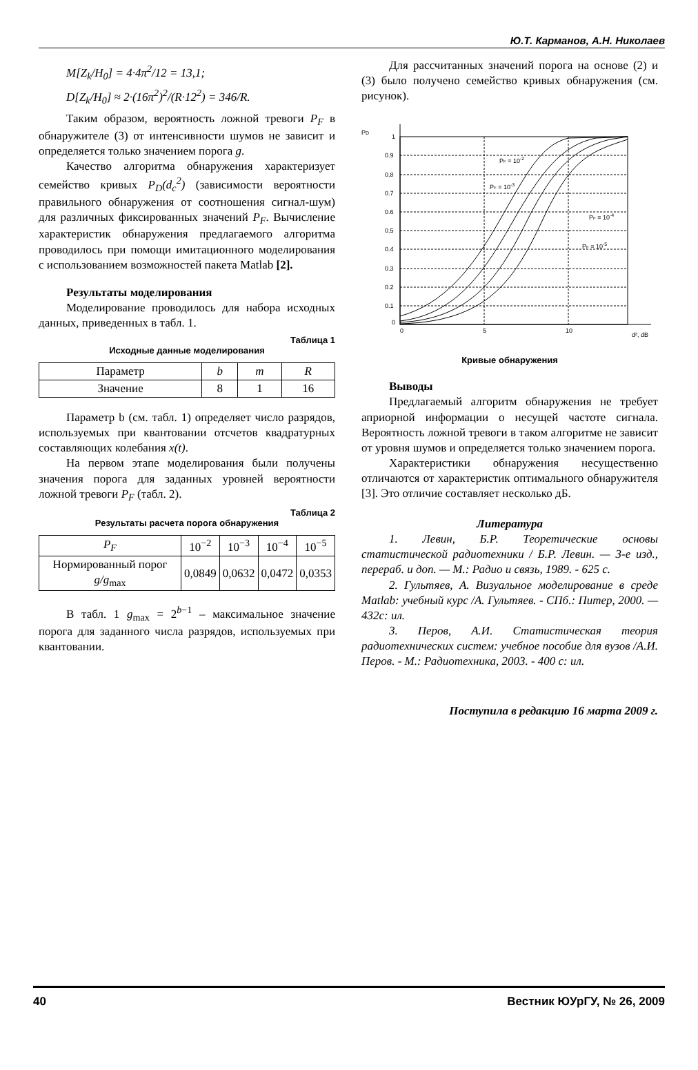Ю.Т. Карманов, А.Н. Николаев
M[Z<sub>k</sub>/H<sub>0</sub>] = 4·4π<sup>2</sup>/12 = 13,1;
D[Z<sub>k</sub>/H<sub>0</sub>] ≈ 2·(16π<sup>2</sup>)<sup>2</sup>/(R·12<sup>2</sup>) = 346/R.
Таким образом, вероятность ложной тревоги P<sub>F</sub> в обнаружителе (3) от интенсивности шумов не зависит и определяется только значением порога g.
Качество алгоритма обнаружения характеризует семейство кривых P<sub>D</sub>(d<sub>c</sub><sup>2</sup>) (зависимости вероятности правильного обнаружения от соотношения сигнал-шум) для различных фиксированных значений P<sub>F</sub>. Вычисление характеристик обнаружения предлагаемого алгоритма проводилось при помощи имитационного моделирования с использованием возможностей пакета Matlab [2].
Результаты моделирования
Моделирование проводилось для набора исходных данных, приведенных в табл. 1.
Таблица 1
Исходные данные моделирования
| Параметр | b | m | R |
| Значение | 8 | 1 | 16 |
Параметр b (см. табл. 1) определяет число разрядов, используемых при квантовании отсчетов квадратурных составляющих колебания x(t).
На первом этапе моделирования были получены значения порога для заданных уровней вероятности ложной тревоги P<sub>F</sub> (табл. 2).
Таблица 2
Результаты расчета порога обнаружения
| P<sub>F</sub> | 10<sup>−2</sup> | 10<sup>−3</sup> | 10<sup>−4</sup> | 10<sup>−5</sup> |
| Нормированный порог g/g<sub>max</sub> | 0,0849 | 0,0632 | 0,0472 | 0,0353 |
В табл. 1 g<sub>max</sub> = 2<sup>b−1</sup> – максимальное значение порога для заданного числа разрядов, используемых при квантовании.
Для рассчитанных значений порога на основе (2) и (3) было получено семейство кривых обнаружения (см. рисунок).
PD
1
0.9
0.8
0.7
0.6
0.5
0.4
0.3
0.2
0.1
0
0
5
10
d², dB
PF = 10-2
PF = 10-3
PF = 10-4
PF = 10-5
Кривые обнаружения
Выводы
Предлагаемый алгоритм обнаружения не требует априорной информации о несущей частоте сигнала. Вероятность ложной тревоги в таком алгоритме не зависит от уровня шумов и определяется только значением порога.
Характеристики обнаружения несущественно отличаются от характеристик оптимального обнаружителя [3]. Это отличие составляет несколько дБ.
Литература
1. Левин, Б.Р. Теоретические основы статистической радиотехники / Б.Р. Левин. — 3-е изд., перераб. и доп. — М.: Радио и связь, 1989. - 625 с.
2. Гультяев, А. Визуальное моделирование в среде Matlab: учебный курс /А. Гультяев. - СПб.: Питер, 2000. — 432с: ил.
3. Перов, А.И. Статистическая теория радиотехнических систем: учебное пособие для вузов /А.И. Перов. - М.: Радиотехника, 2003. - 400 с: ил.
Поступила в редакцию 16 марта 2009 г.
40 Вестник ЮУрГУ, № 26, 2009